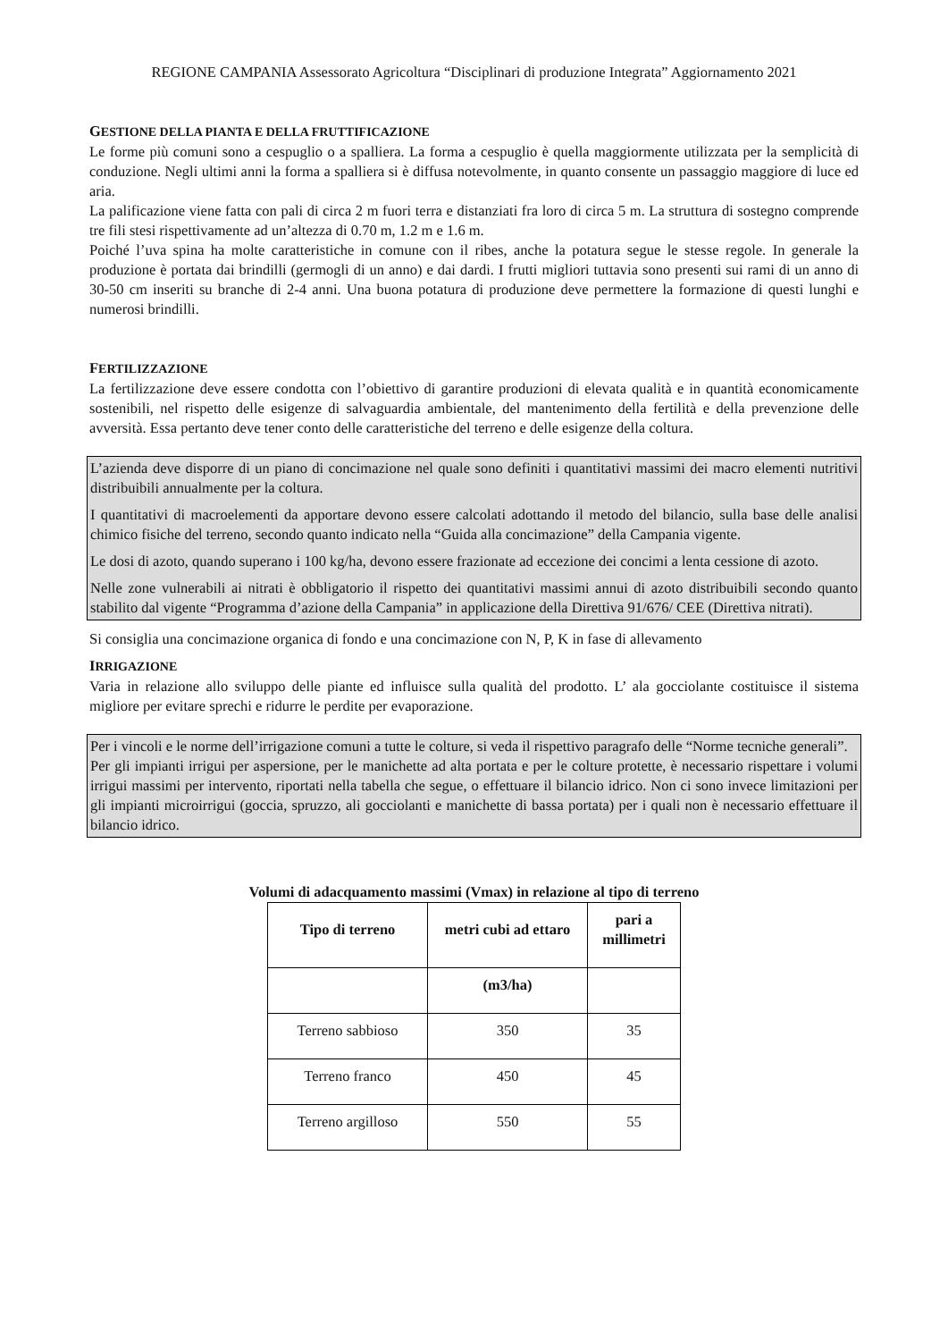REGIONE CAMPANIA Assessorato Agricoltura “Disciplinari di produzione Integrata” Aggiornamento 2021
GESTIONE DELLA PIANTA E DELLA FRUTTIFICAZIONE
Le forme più comuni sono a cespuglio o a spalliera. La forma a cespuglio è quella maggiormente utilizzata per la semplicità di conduzione. Negli ultimi anni la forma a spalliera si è diffusa notevolmente, in quanto consente un passaggio maggiore di luce ed aria.
La palificazione viene fatta con pali di circa 2 m fuori terra e distanziati fra loro di circa 5 m. La struttura di sostegno comprende tre fili stesi rispettivamente ad un’altezza di 0.70 m, 1.2 m e 1.6 m.
Poiché l’uva spina ha molte caratteristiche in comune con il ribes, anche la potatura segue le stesse regole. In generale la produzione è portata dai brindilli (germogli di un anno) e dai dardi. I frutti migliori tuttavia sono presenti sui rami di un anno di 30-50 cm inseriti su branche di 2-4 anni. Una buona potatura di produzione deve permettere la formazione di questi lunghi e numerosi brindilli.
FERTILIZZAZIONE
La fertilizzazione deve essere condotta con l’obiettivo di garantire produzioni di elevata qualità e in quantità economicamente sostenibili, nel rispetto delle esigenze di salvaguardia ambientale, del mantenimento della fertilità e della prevenzione delle avversità. Essa pertanto deve tener conto delle caratteristiche del terreno e delle esigenze della coltura.
L’azienda deve disporre di un piano di concimazione nel quale sono definiti i quantitativi massimi dei macro elementi nutritivi distribuibili annualmente per la coltura.
I quantitativi di macroelementi da apportare devono essere calcolati adottando il metodo del bilancio, sulla base delle analisi chimico fisiche del terreno, secondo quanto indicato nella “Guida alla concimazione” della Campania vigente.
Le dosi di azoto, quando superano i 100 kg/ha, devono essere frazionate ad eccezione dei concimi a lenta cessione di azoto.
Nelle zone vulnerabili ai nitrati è obbligatorio il rispetto dei quantitativi massimi annui di azoto distribuibili secondo quanto stabilito dal vigente “Programma d’azione della Campania” in applicazione della Direttiva 91/676/ CEE (Direttiva nitrati).
Si consiglia una concimazione organica di fondo e una concimazione con N, P, K in fase di allevamento
IRRIGAZIONE
Varia in relazione allo sviluppo delle piante ed influisce sulla qualità del prodotto. L’ ala gocciolante costituisce il sistema migliore per evitare sprechi e ridurre le perdite per evaporazione.
Per i vincoli e le norme dell’irrigazione comuni a tutte le colture, si veda il rispettivo paragrafo delle “Norme tecniche generali”.
Per gli impianti irrigui per aspersione, per le manichette ad alta portata e per le colture protette, è necessario rispettare i volumi irrigui massimi per intervento, riportati nella tabella che segue, o effettuare il bilancio idrico. Non ci sono invece limitazioni per gli impianti microirrigui (goccia, spruzzo, ali gocciolanti e manichette di bassa portata) per i quali non è necessario effettuare il bilancio idrico.
Volumi di adacquamento massimi (Vmax) in relazione al tipo di terreno
| Tipo di terreno | metri cubi ad ettaro | pari a millimetri |
| --- | --- | --- |
| | (m3/ha) | |
| Terreno sabbioso | 350 | 35 |
| Terreno franco | 450 | 45 |
| Terreno argilloso | 550 | 55 |